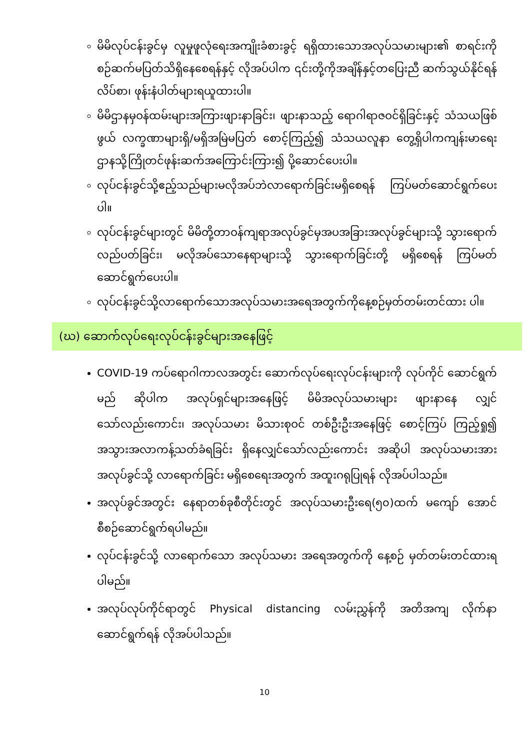မိမိလုပ်ငန်းခွင်မှ လူမှုဖူလုံရေးအကျိုးခံစားခွင့် ရရှိထားသောအလုပ်သမားများ၏ စာရင်းကိုစဉ်ဆက်မပြတ်သိရှိနေစေရန်နှင့် လိုအပ်ပါက ၎င်းတို့ကိုအချိန်နှင့်တပြေးညီ ဆက်သွယ်နိုင်ရန် လိပ်စာ၊ ဖုန်းနံပါတ်များရယူထားပါ။
မိမိဌာနမှဝန်ထမ်းများအကြားဖျားနာခြင်း၊ ဖျားနာသည့် ရောဂါရာဇဝင်ရှိခြင်းနှင့် သံသယဖြစ်ဖွယ် လက္ခဏာများရှိ/မရှိအမြဲမပြတ် စောင့်ကြည့်၍ သံသယလူနာ တွေ့ရှိပါကကျန်းမာရေးဌာနသို့ကြိုတင်ဖုန်းဆက်အကြောင်းကြား၍ ပို့ဆောင်ပေးပါ။
လုပ်ငန်းခွင်သို့ဧည့်သည်များမလိုအပ်ဘဲလာရောက်ခြင်းမရှိစေရန် ကြပ်မတ်ဆောင်ရွက်ပေးပါ။
လုပ်ငန်းခွင်များတွင် မိမိတို့တာဝန်ကျရာအလုပ်ခွင်မှအပအခြားအလုပ်ခွင်များသို့ သွားရောက်လည်ပတ်ခြင်း၊ မလိုအပ်သောနေရာများသို့ သွားရောက်ခြင်းတို့ မရှိစေရန် ကြပ်မတ်ဆောင်ရွက်ပေးပါ။
လုပ်ငန်းခွင်သို့လာရောက်သောအလုပ်သမားအရေအတွက်ကိုနေ့စဉ်မှတ်တမ်းတင်ထား ပါ။
(ဃ) ဆောက်လုပ်ရေးလုပ်ငန်းခွင်များအနေဖြင့်
COVID-19 ကပ်ရောဂါကာလအတွင်း ဆောက်လုပ်ရေးလုပ်ငန်းများကို လုပ်ကိုင် ဆောင်ရွက်မည် ဆိုပါက အလုပ်ရှင်များအနေဖြင့် မိမိအလုပ်သမားများ ဖျားနာနေ လျှင်သော်လည်းကောင်း၊ အလုပ်သမား မိသားစုဝင် တစ်ဦးဦးအနေဖြင့် စောင့်ကြပ် ကြည့်ရှု၍ အသွားအလာကန့်သတ်ခံရခြင်း ရှိနေလျှင်သော်လည်းကောင်း အဆိုပါ အလုပ်သမားအား အလုပ်ခွင်သို့ လာရောက်ခြင်း မရှိစေရေးအတွက် အထူးဂရုပြုရန် လိုအပ်ပါသည်။
အလုပ်ခွင်အတွင်း နေရာတစ်ခုစီတိုင်းတွင် အလုပ်သမားဦးရေ(၅၀)ထက် မကျော် အောင် စီစဉ်ဆောင်ရွက်ရပါမည်။
လုပ်ငန်းခွင်သို့ လာရောက်သော အလုပ်သမား အရေအတွက်ကို နေ့စဉ် မှတ်တမ်းတင်ထားရပါမည်။
အလုပ်လုပ်ကိုင်ရာတွင် Physical distancing လမ်းညွှန်ကို အတိအကျ လိုက်နာ ဆောင်ရွက်ရန် လိုအပ်ပါသည်။
10